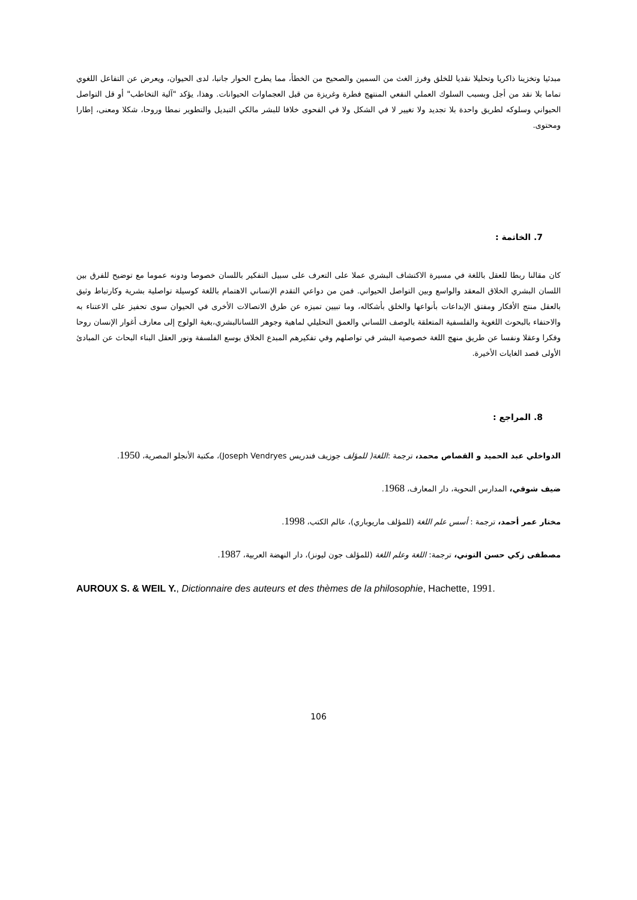مبدئيا وتخزينا ذاكريا وتحليلا نقديا للخلق وفرز الغث من السمين والصحيح من الخطأ، مما يطرح الحوار جانبا، لدى الحيوان، ويعرض عن التفاعل اللغوي تماما بلا نقد من أجل وبسبب السلوك العملي النفعي المنتهج فطرة وغريزة من قبل العجماوات الحيوانات. وهذا، يؤكد "آلية التخاطب" أو قل التواصل الحيواني وسلوكه لطريق واحدة بلا تجديد ولا تغيير لا في الشكل ولا في الفحوى خلافا للبشر مالكي التبديل والتطوير نمطا وروحا، شكلا ومعنى، إطارا ومحتوى.
7. الخاتمة :
كان مقالنا ربطا للعقل باللغة في مسيرة الاكتشاف البشري عملا على التعرف على سبيل التفكير باللسان خصوصا ودونه عموما مع توضيح للفرق بين اللسان البشري الخلاق المعقد والواسع وبين التواصل الحيواني. فمن من دواعي التقدم الإنساني الاهتمام باللغة كوسيلة تواصلية بشرية وكارتباط وثيق بالعقل منتج الأفكار ومفتق الإبداعات بأنواعها والخلق بأشكاله، وما تبيين تميزه عن طرق الاتصالات الأخرى في الحيوان سوى تحفيز على الاعتناء به والاحتفاء بالبحوث اللغوية والفلسفية المتعلقة بالوصف اللساني والعمق التحليلي لماهية وجوهر اللسانالبشري،بغية الولوج إلى معارف أغوار الإنسان روحا وفكرا وعقلا ونفسا عن طريق منهج اللغة خصوصية البشر في تواصلهم وفي تفكيرهم المبدع الخلاق بوسع الفلسفة ونور العقل البناء البحاث عن المبادئ الأولى قصد الغايات الأخيرة.
8. المراجع :
الدواخلي عبد الحميد و القصاص محمد، ترجمة :اللغة( للمؤلف جوزيف فندريس Joseph Vendryes)، مكتبة الأنجلو المصرية، 1950.
ضيف شوقي، المدارس النحوية، دار المعارف، 1968.
مختار عمر أحمد، ترجمة : أسس علم اللغة (للمؤلف ماريوباري)، عالم الكتب، 1998.
مصطفى زكي حسن التوني، ترجمة: اللغة وعلم اللغة (للمؤلف جون ليونز)، دار النهضة العربية، 1987.
AUROUX S. & WEIL Y., Dictionnaire des auteurs et des thèmes de la philosophie, Hachette, 1991.
106